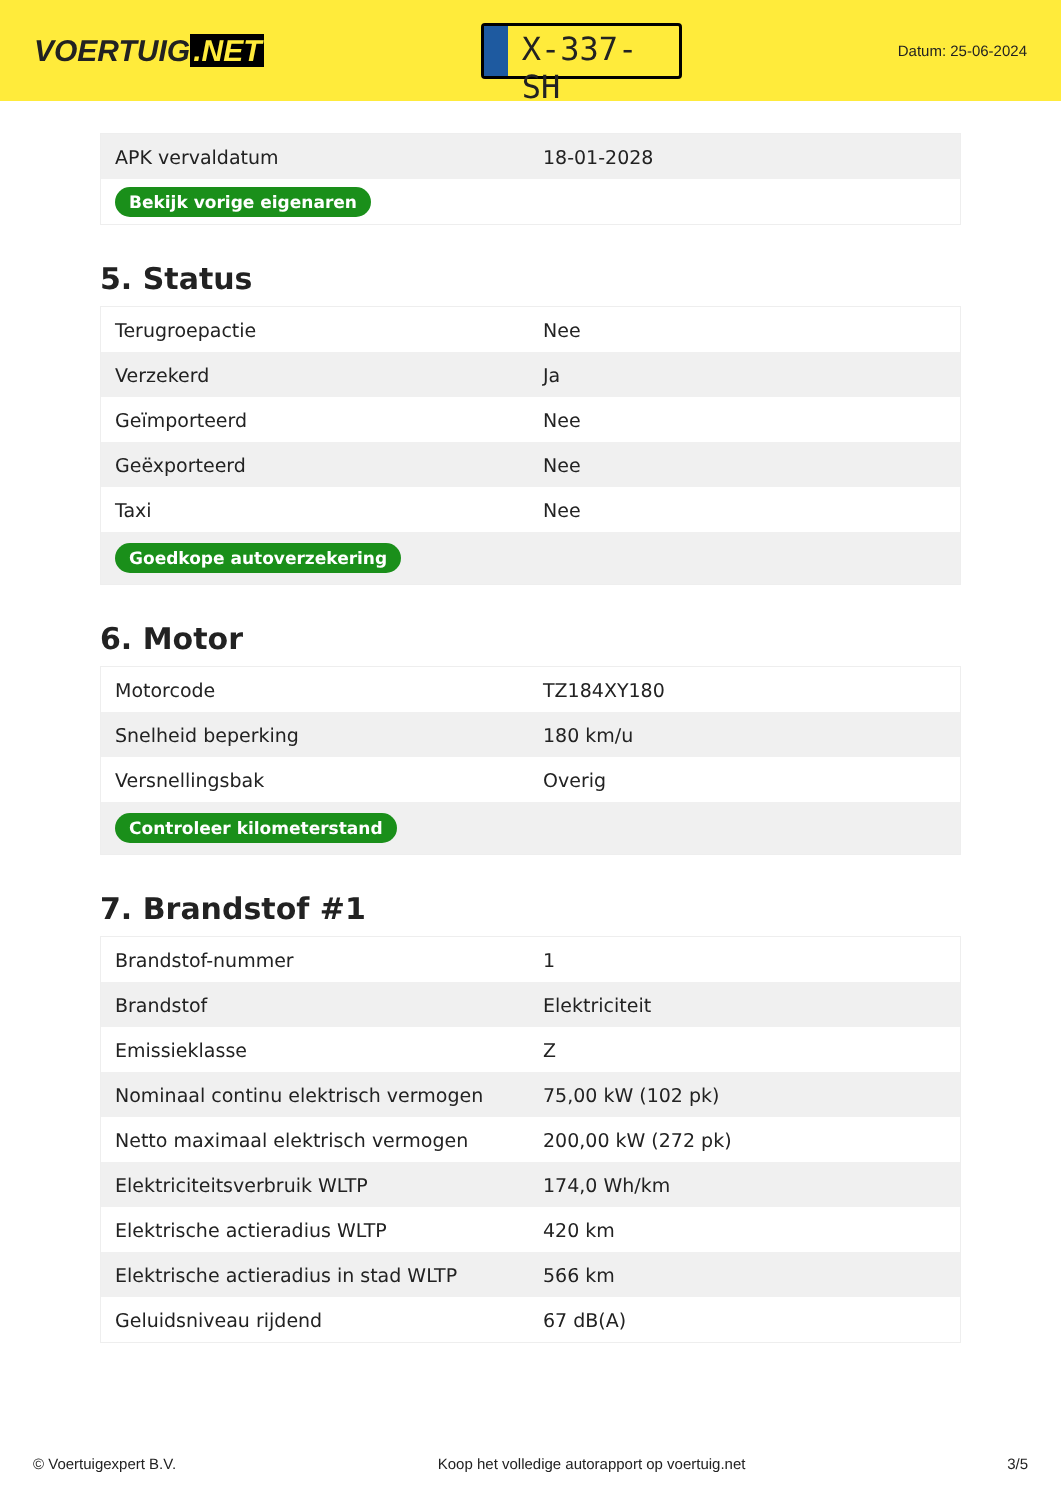VOERTUIG.NET
X-337-SH
Datum: 25-06-2024
| APK vervaldatum | 18-01-2028 |
| Bekijk vorige eigenaren | |
5. Status
| Terugroepactie | Nee |
| Verzekerd | Ja |
| Geïmporteerd | Nee |
| Geëxporteerd | Nee |
| Taxi | Nee |
| Goedkope autoverzekering | |
6. Motor
| Motorcode | TZ184XY180 |
| Snelheid beperking | 180 km/u |
| Versnellingsbak | Overig |
| Controleer kilometerstand | |
7. Brandstof #1
| Brandstof-nummer | 1 |
| Brandstof | Elektriciteit |
| Emissieklasse | Z |
| Nominaal continu elektrisch vermogen | 75,00 kW (102 pk) |
| Netto maximaal elektrisch vermogen | 200,00 kW (272 pk) |
| Elektriciteitsverbruik WLTP | 174,0 Wh/km |
| Elektrische actieradius WLTP | 420 km |
| Elektrische actieradius in stad WLTP | 566 km |
| Geluidsniveau rijdend | 67 dB(A) |
© Voertuigexpert B.V. Koop het volledige autorapport op voertuig.net 3/5